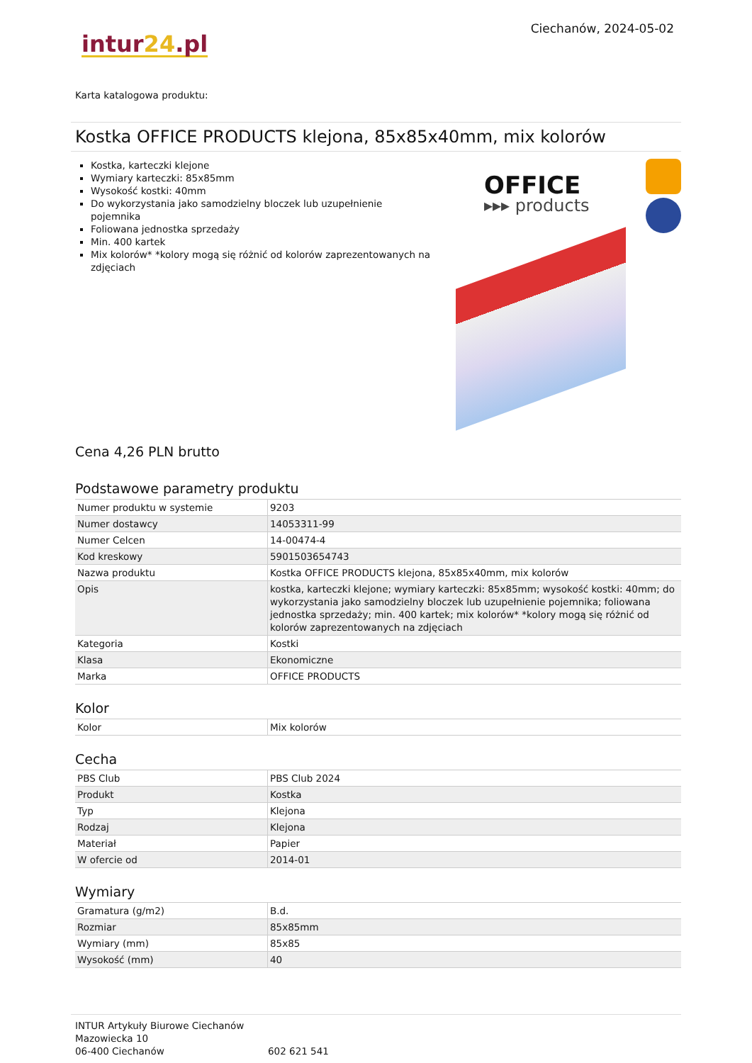intur24.pl
Ciechanów, 2024-05-02
Karta katalogowa produktu:
Kostka OFFICE PRODUCTS klejona, 85x85x40mm, mix kolorów
Kostka, karteczki klejone
Wymiary karteczki: 85x85mm
Wysokość kostki: 40mm
Do wykorzystania jako samodzielny bloczek lub uzupełnienie pojemnika
Foliowana jednostka sprzedaży
Min. 400 kartek
Mix kolorów* *kolory mogą się różnić od kolorów zaprezentowanych na zdjęciach
OFFICE
▸▸▸ products
Cena 4,26 PLN brutto
Podstawowe parametry produktu
| Numer produktu w systemie | 9203 |
| Numer dostawcy | 14053311-99 |
| Numer Celcen | 14-00474-4 |
| Kod kreskowy | 5901503654743 |
| Nazwa produktu | Kostka OFFICE PRODUCTS klejona, 85x85x40mm, mix kolorów |
| Opis | kostka, karteczki klejone; wymiary karteczki: 85x85mm; wysokość kostki: 40mm; do wykorzystania jako samodzielny bloczek lub uzupełnienie pojemnika; foliowana jednostka sprzedaży; min. 400 kartek; mix kolorów* *kolory mogą się różnić od kolorów zaprezentowanych na zdjęciach |
| Kategoria | Kostki |
| Klasa | Ekonomiczne |
| Marka | OFFICE PRODUCTS |
Kolor
| Kolor | Mix kolorów |
Cecha
| PBS Club | PBS Club 2024 |
| Produkt | Kostka |
| Typ | Klejona |
| Rodzaj | Klejona |
| Materiał | Papier |
| W ofercie od | 2014-01 |
Wymiary
| Gramatura (g/m2) | B.d. |
| Rozmiar | 85x85mm |
| Wymiary (mm) | 85x85 |
| Wysokość (mm) | 40 |
INTUR Artykuły Biurowe Ciechanów
Mazowiecka 10
06-400 Ciechanów
602 621 541